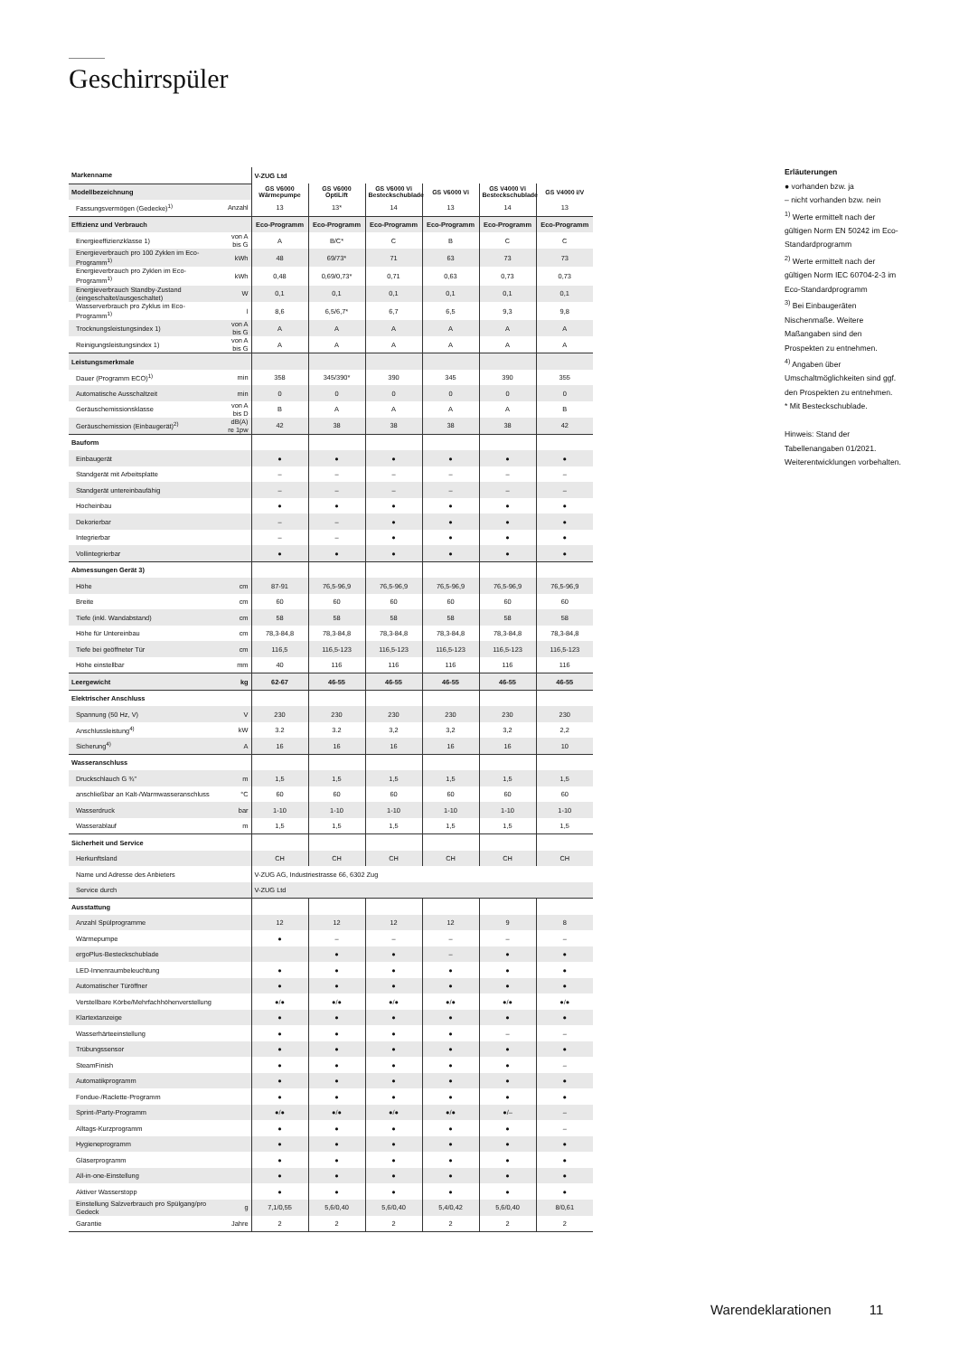Geschirrspüler
| Markenname | | V-ZUG Ltd | | | | | |
| Modellbezeichnung | | GS V6000 Wärmepumpe | GS V6000 OptiLift | GS V6000 Vi Besteckschublade | GS V6000 Vi | GS V4000 Vi Besteckschublade | GS V4000 i/V |
| Fassungsvermögen (Gedecke)<sup>1)</sup> | Anzahl | 13 | 13* | 14 | 13 | 14 | 13 |
| Effizienz und Verbrauch | | Eco-Programm | Eco-Programm | Eco-Programm | Eco-Programm | Eco-Programm | Eco-Programm |
| Energieeffizienzklasse 1) | von A bis G | A | B/C* | C | B | C | C |
| Energieverbrauch pro 100 Zyklen im Eco-Programm<sup>1)</sup> | kWh | 48 | 69/73* | 71 | 63 | 73 | 73 |
| Energieverbrauch pro Zyklen im Eco-Programm<sup>1)</sup> | kWh | 0,48 | 0,69/0,73* | 0,71 | 0,63 | 0,73 | 0,73 |
| Energieverbrauch Standby-Zustand (eingeschaltet/ausgeschaltet) | W | 0,1 | 0,1 | 0,1 | 0,1 | 0,1 | 0,1 |
| Wasserverbrauch pro Zyklus im Eco-Programm<sup>1)</sup> | l | 8,6 | 6,5/6,7* | 6,7 | 6,5 | 9,3 | 9,8 |
| Trocknungsleistungsindex 1) | von A bis G | A | A | A | A | A | A |
| Reinigungsleistungsindex 1) | von A bis G | A | A | A | A | A | A |
| Leistungsmerkmale | | | | | | | |
| Dauer (Programm ECO)<sup>1)</sup> | min | 358 | 345/390* | 390 | 345 | 390 | 355 |
| Automatische Ausschaltzeit | min | 0 | 0 | 0 | 0 | 0 | 0 |
| Geräuschemissionsklasse | von A bis D | B | A | A | A | A | B |
| Geräuschemission (Einbaugerät)<sup>2)</sup> | dB(A) re 1pw | 42 | 38 | 38 | 38 | 38 | 42 |
| Bauform | | | | | | | |
| Einbaugerät | | ● | ● | ● | ● | ● | ● |
| Standgerät mit Arbeitsplatte | | – | – | – | – | – | – |
| Standgerät untereinbaufähig | | – | – | – | – | – | – |
| Hocheinbau | | ● | ● | ● | ● | ● | ● |
| Dekorierbar | | – | – | ● | ● | ● | ● |
| Integrierbar | | – | – | ● | ● | ● | ● |
| Vollintegrierbar | | ● | ● | ● | ● | ● | ● |
| Abmessungen Gerät 3) | | | | | | | |
| Höhe | cm | 87-91 | 76,5-96,9 | 76,5-96,9 | 76,5-96,9 | 76,5-96,9 | 76,5-96,9 |
| Breite | cm | 60 | 60 | 60 | 60 | 60 | 60 |
| Tiefe (inkl. Wandabstand) | cm | 58 | 58 | 58 | 58 | 58 | 58 |
| Höhe für Untereinbau | cm | 78,3-84,8 | 78,3-84,8 | 78,3-84,8 | 78,3-84,8 | 78,3-84,8 | 78,3-84,8 |
| Tiefe bei geöffneter Tür | cm | 116,5 | 116,5-123 | 116,5-123 | 116,5-123 | 116,5-123 | 116,5-123 |
| Höhe einstellbar | mm | 40 | 116 | 116 | 116 | 116 | 116 |
| Leergewicht | kg | 62-67 | 46-55 | 46-55 | 46-55 | 46-55 | 46-55 |
| Elektrischer Anschluss | | | | | | | |
| Spannung (50 Hz, V) | V | 230 | 230 | 230 | 230 | 230 | 230 |
| Anschlussleistung<sup>4)</sup> | kW | 3.2 | 3.2 | 3,2 | 3,2 | 3,2 | 2,2 |
| Sicherung<sup>4)</sup> | A | 16 | 16 | 16 | 16 | 16 | 10 |
| Wasseranschluss | | | | | | | |
| Druckschlauch G ¾" | m | 1,5 | 1,5 | 1,5 | 1,5 | 1,5 | 1,5 |
| anschließbar an Kalt-/Warmwasseranschluss | °C | 60 | 60 | 60 | 60 | 60 | 60 |
| Wasserdruck | bar | 1-10 | 1-10 | 1-10 | 1-10 | 1-10 | 1-10 |
| Wasserablauf | m | 1,5 | 1,5 | 1,5 | 1,5 | 1,5 | 1,5 |
| Sicherheit und Service | | | | | | | |
| Herkunftsland | | CH | CH | CH | CH | CH | CH |
| Name und Adresse des Anbieters | | V-ZUG AG, Industriestrasse 66, 6302 Zug | | | | | |
| Service durch | | V-ZUG Ltd | | | | | |
| Ausstattung | | | | | | | |
| Anzahl Spülprogramme | | 12 | 12 | 12 | 12 | 9 | 8 |
| Wärmepumpe | | ● | – | – | – | – | – |
| ergoPlus-Besteckschublade | | | ● | ● | – | ● | ● |
| LED-Innenraumbeleuchtung | | ● | ● | ● | ● | ● | ● |
| Automatischer Türöffner | | ● | ● | ● | ● | ● | ● |
| Verstellbare Körbe/Mehrfachhöhenverstellung | | ●/● | ●/● | ●/● | ●/● | ●/● | ●/● |
| Klartextanzeige | | ● | ● | ● | ● | ● | ● |
| Wasserhärteeinstellung | | ● | ● | ● | ● | – | – |
| Trübungssensor | | ● | ● | ● | ● | ● | ● |
| SteamFinish | | ● | ● | ● | ● | ● | – |
| Automatikprogramm | | ● | ● | ● | ● | ● | ● |
| Fondue-/Raclette-Programm | | ● | ● | ● | ● | ● | ● |
| Sprint-/Party-Programm | | ●/● | ●/● | ●/● | ●/● | ●/– | – |
| Alltags-Kurzprogramm | | ● | ● | ● | ● | ● | – |
| Hygieneprogramm | | ● | ● | ● | ● | ● | ● |
| Gläserprogramm | | ● | ● | ● | ● | ● | ● |
| All-in-one-Einstellung | | ● | ● | ● | ● | ● | ● |
| Aktiver Wasserstopp | | ● | ● | ● | ● | ● | ● |
| Einstellung Salzverbrauch pro Spülgang/pro Gedeck | g | 7,1/0,55 | 5,6/0,40 | 5,6/0,40 | 5,4/0,42 | 5,6/0,40 | 8/0,61 |
| Garantie | Jahre | 2 | 2 | 2 | 2 | 2 | 2 |
Erläuterungen
● vorhanden bzw. ja
– nicht vorhanden bzw. nein
<sup>1)</sup> Werte ermittelt nach der gültigen Norm EN 50242 im Eco-Standardprogramm
<sup>2)</sup> Werte ermittelt nach der gültigen Norm IEC 60704-2-3 im Eco-Standardprogramm
<sup>3)</sup> Bei Einbaugeräten Nischenmaße. Weitere Maßangaben sind den Prospekten zu entnehmen.
<sup>4)</sup> Angaben über Umschaltmöglichkeiten sind ggf. den Prospekten zu entnehmen.
* Mit Besteckschublade.
Hinweis: Stand der Tabellenangaben 01/2021. Weiterentwicklungen vorbehalten.
Warendeklarationen 11